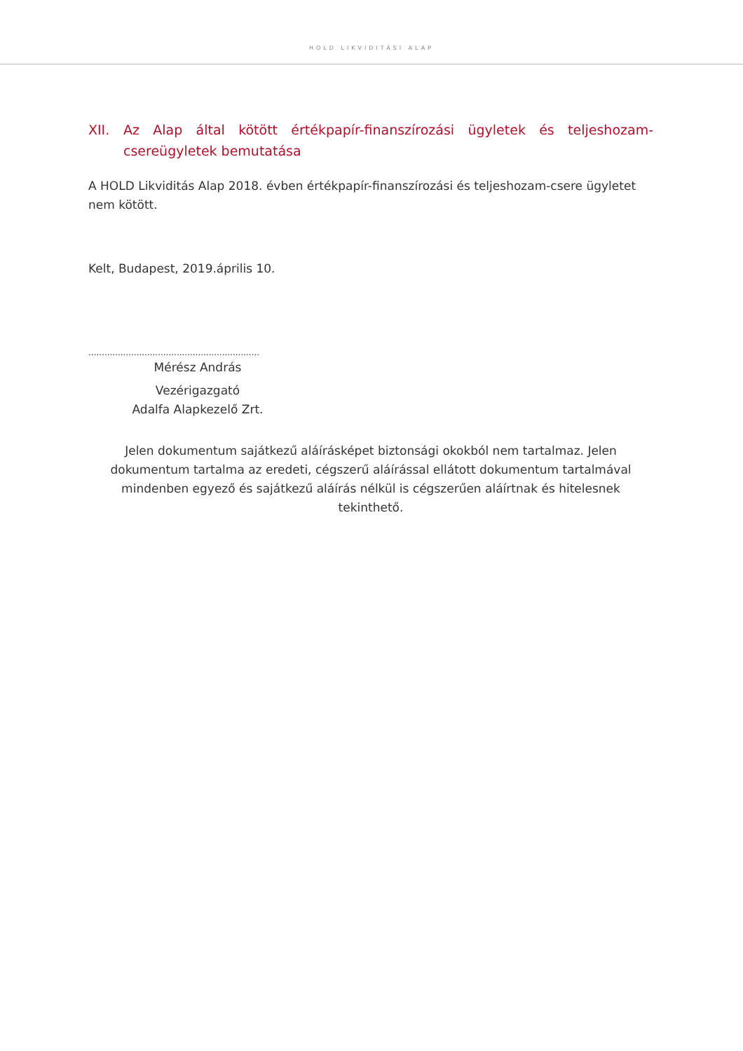HOLD LIKVIDITÁSI ALAP
XII. Az Alap által kötött értékpapír-finanszírozási ügyletek és teljeshozam-csereügyletek bemutatása
A HOLD Likviditás Alap 2018. évben értékpapír-finanszírozási és teljeshozam-csere ügyletet nem kötött.
Kelt, Budapest, 2019.április 10.
................................................................
Mérész András
Vezérigazgató
Adalfa Alapkezelő Zrt.
Jelen dokumentum sajátkezű aláírásképet biztonsági okokból nem tartalmaz. Jelen dokumentum tartalma az eredeti, cégszerű aláírással ellátott dokumentum tartalmával mindenben egyező és sajátkezű aláírás nélkül is cégszerűen aláírtnak és hitelesnek tekinthető.